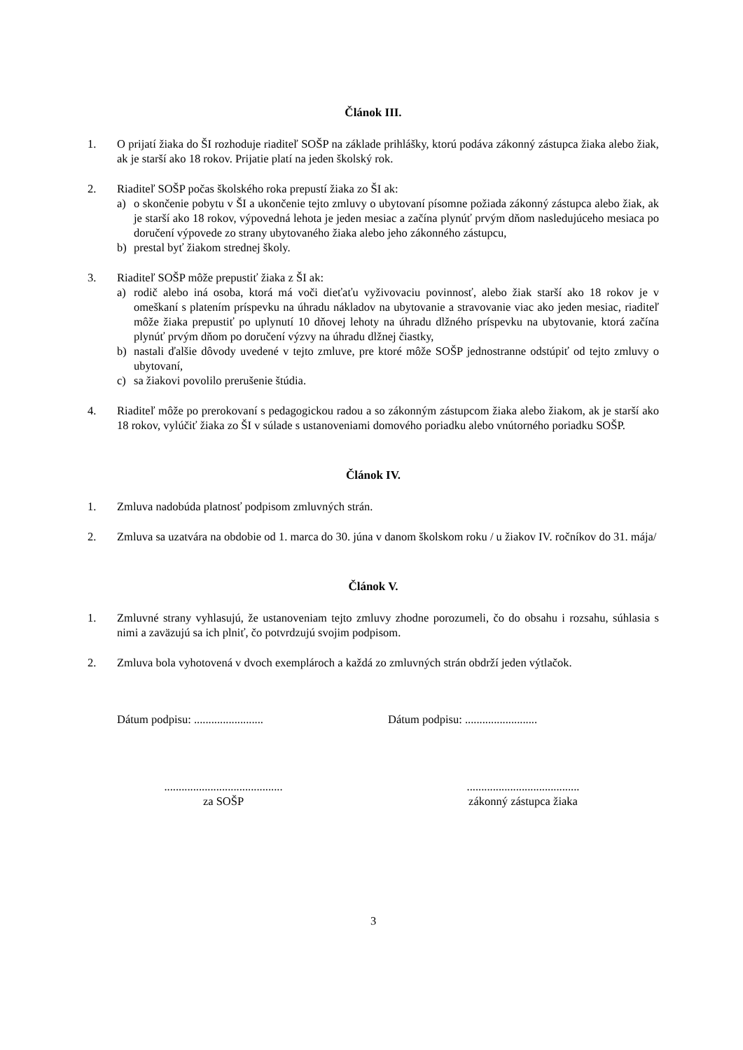Článok III.
1. O prijatí žiaka do ŠI rozhoduje riaditeľ SOŠP na základe prihlášky, ktorú podáva zákonný zástupca žiaka alebo žiak, ak je starší ako 18 rokov. Prijatie platí na jeden školský rok.
2. Riaditeľ SOŠP počas školského roka prepustí žiaka zo ŠI ak:
a) o skončenie pobytu v ŠI a ukončenie tejto zmluvy o ubytovaní písomne požiada zákonný zástupca alebo žiak, ak je starší ako 18 rokov, výpovedná lehota je jeden mesiac a začína plynúť prvým dňom nasledujúceho mesiaca po doručení výpovede zo strany ubytovaného žiaka alebo jeho zákonného zástupcu,
b) prestal byť žiakom strednej školy.
3. Riaditeľ SOŠP môže prepustiť žiaka z ŠI ak:
a) rodič alebo iná osoba, ktorá má voči dieťaťu vyživovaciu povinnosť, alebo žiak starší ako 18 rokov je v omeškaní s platením príspevku na úhradu nákladov na ubytovanie a stravovanie viac ako jeden mesiac, riaditeľ môže žiaka prepustiť po uplynutí 10 dňovej lehoty na úhradu dlžného príspevku na ubytovanie, ktorá začína plynúť prvým dňom po doručení výzvy na úhradu dlžnej čiastky,
b) nastali ďalšie dôvody uvedené v tejto zmluve, pre ktoré môže SOŠP jednostranne odstúpiť od tejto zmluvy o ubytovaní,
c) sa žiakovi povolilo prerušenie štúdia.
4. Riaditeľ môže po prerokovaní s pedagogickou radou a so zákonným zástupcom žiaka alebo žiakom, ak je starší ako 18 rokov, vylúčiť žiaka zo ŠI v súlade s ustanoveniami domového poriadku alebo vnútorného poriadku SOŠP.
Článok IV.
1. Zmluva nadobúda platnosť podpisom zmluvných strán.
2. Zmluva sa uzatvára na obdobie od 1. marca do 30. júna v danom školskom roku / u žiakov IV. ročníkov do 31. mája/
Článok V.
1. Zmluvné strany vyhlasujú, že ustanoveniam tejto zmluvy zhodne porozumeli, čo do obsahu i rozsahu, súhlasia s nimi a zaväzujú sa ich plniť, čo potvrdzujú svojim podpisom.
2. Zmluva bola vyhotovená v dvoch exemplároch a každá zo zmluvných strán obdrží jeden výtlačok.
Dátum podpisu: ........................ Dátum podpisu: .........................
.........................................
za SOŠP
.......................................
zákonný zástupca žiaka
3